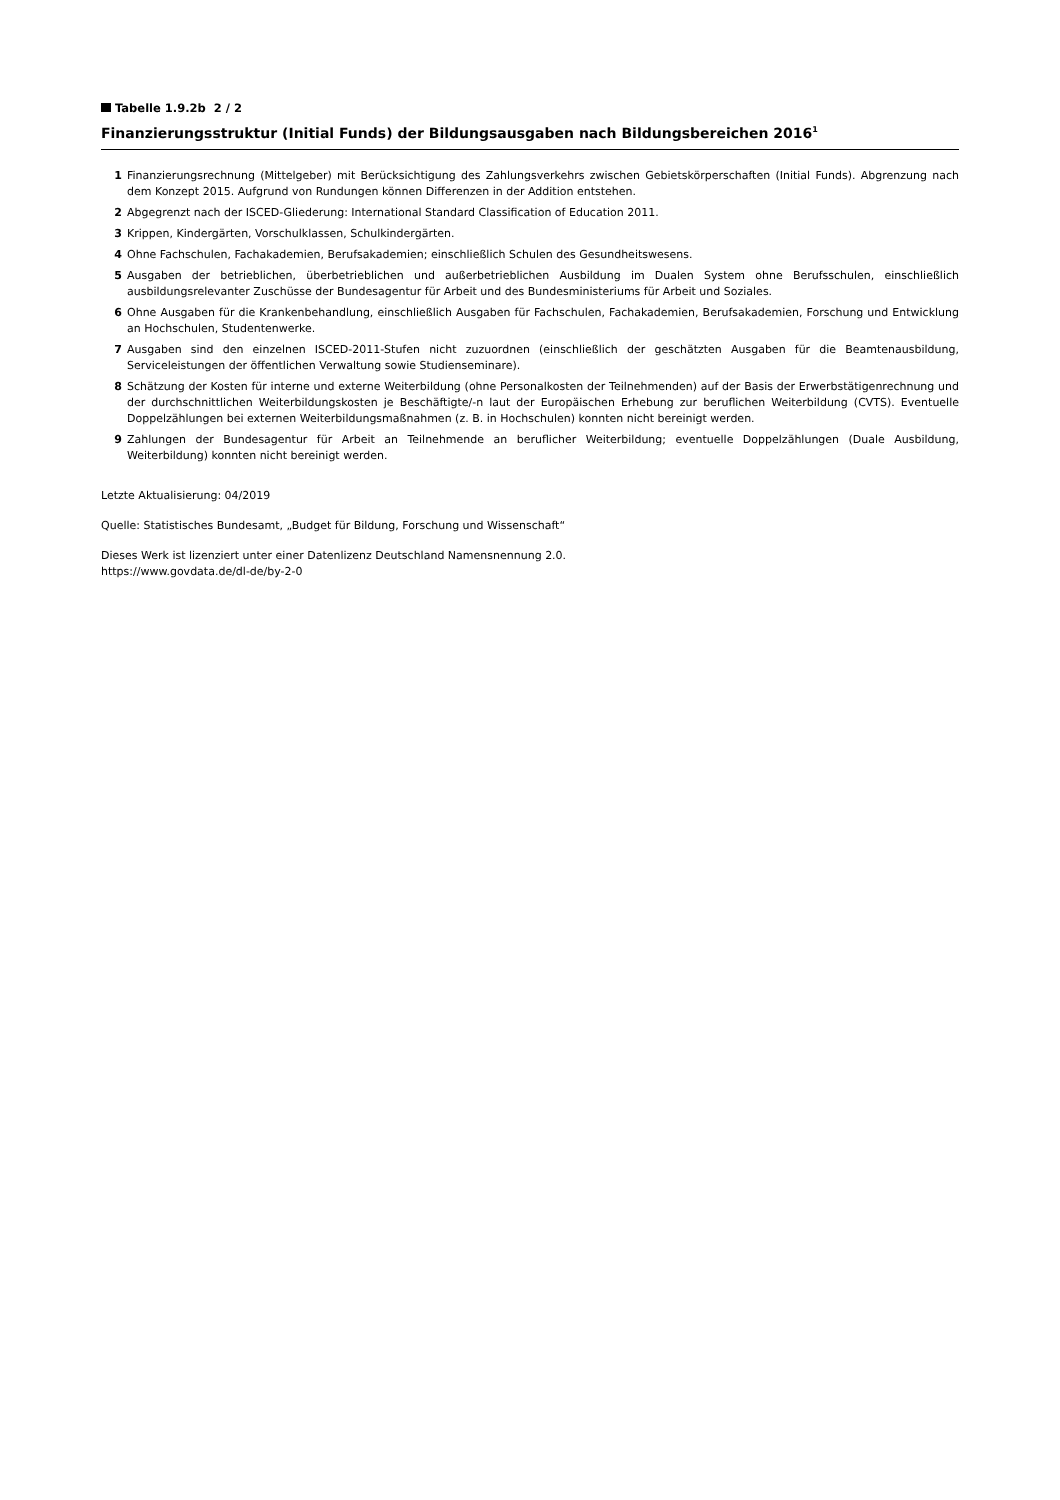Tabelle 1.9.2b 2 / 2
Finanzierungsstruktur (Initial Funds) der Bildungsausgaben nach Bildungsbereichen 2016<sup>1</sup>
1 Finanzierungsrechnung (Mittelgeber) mit Berücksichtigung des Zahlungsverkehrs zwischen Gebietskörperschaften (Initial Funds). Abgrenzung nach dem Konzept 2015. Aufgrund von Rundungen können Differenzen in der Addition entstehen.
2 Abgegrenzt nach der ISCED-Gliederung: International Standard Classification of Education 2011.
3 Krippen, Kindergärten, Vorschulklassen, Schulkindergärten.
4 Ohne Fachschulen, Fachakademien, Berufsakademien; einschließlich Schulen des Gesundheitswesens.
5 Ausgaben der betrieblichen, überbetrieblichen und außerbetrieblichen Ausbildung im Dualen System ohne Berufsschulen, einschließlich ausbildungsrelevanter Zuschüsse der Bundesagentur für Arbeit und des Bundesministeriums für Arbeit und Soziales.
6 Ohne Ausgaben für die Krankenbehandlung, einschließlich Ausgaben für Fachschulen, Fachakademien, Berufsakademien, Forschung und Entwicklung an Hochschulen, Studentenwerke.
7 Ausgaben sind den einzelnen ISCED-2011-Stufen nicht zuzuordnen (einschließlich der geschätzten Ausgaben für die Beamtenausbildung, Serviceleistungen der öffentlichen Verwaltung sowie Studienseminare).
8 Schätzung der Kosten für interne und externe Weiterbildung (ohne Personalkosten der Teilnehmenden) auf der Basis der Erwerbstätigenrechnung und der durchschnittlichen Weiterbildungskosten je Beschäftigte/-n laut der Europäischen Erhebung zur beruflichen Weiterbildung (CVTS). Eventuelle Doppelzählungen bei externen Weiterbildungsmaßnahmen (z. B. in Hochschulen) konnten nicht bereinigt werden.
9 Zahlungen der Bundesagentur für Arbeit an Teilnehmende an beruflicher Weiterbildung; eventuelle Doppelzählungen (Duale Ausbildung, Weiterbildung) konnten nicht bereinigt werden.
Letzte Aktualisierung: 04/2019
Quelle: Statistisches Bundesamt, „Budget für Bildung, Forschung und Wissenschaft“
Dieses Werk ist lizenziert unter einer Datenlizenz Deutschland Namensnennung 2.0.
https://www.govdata.de/dl-de/by-2-0